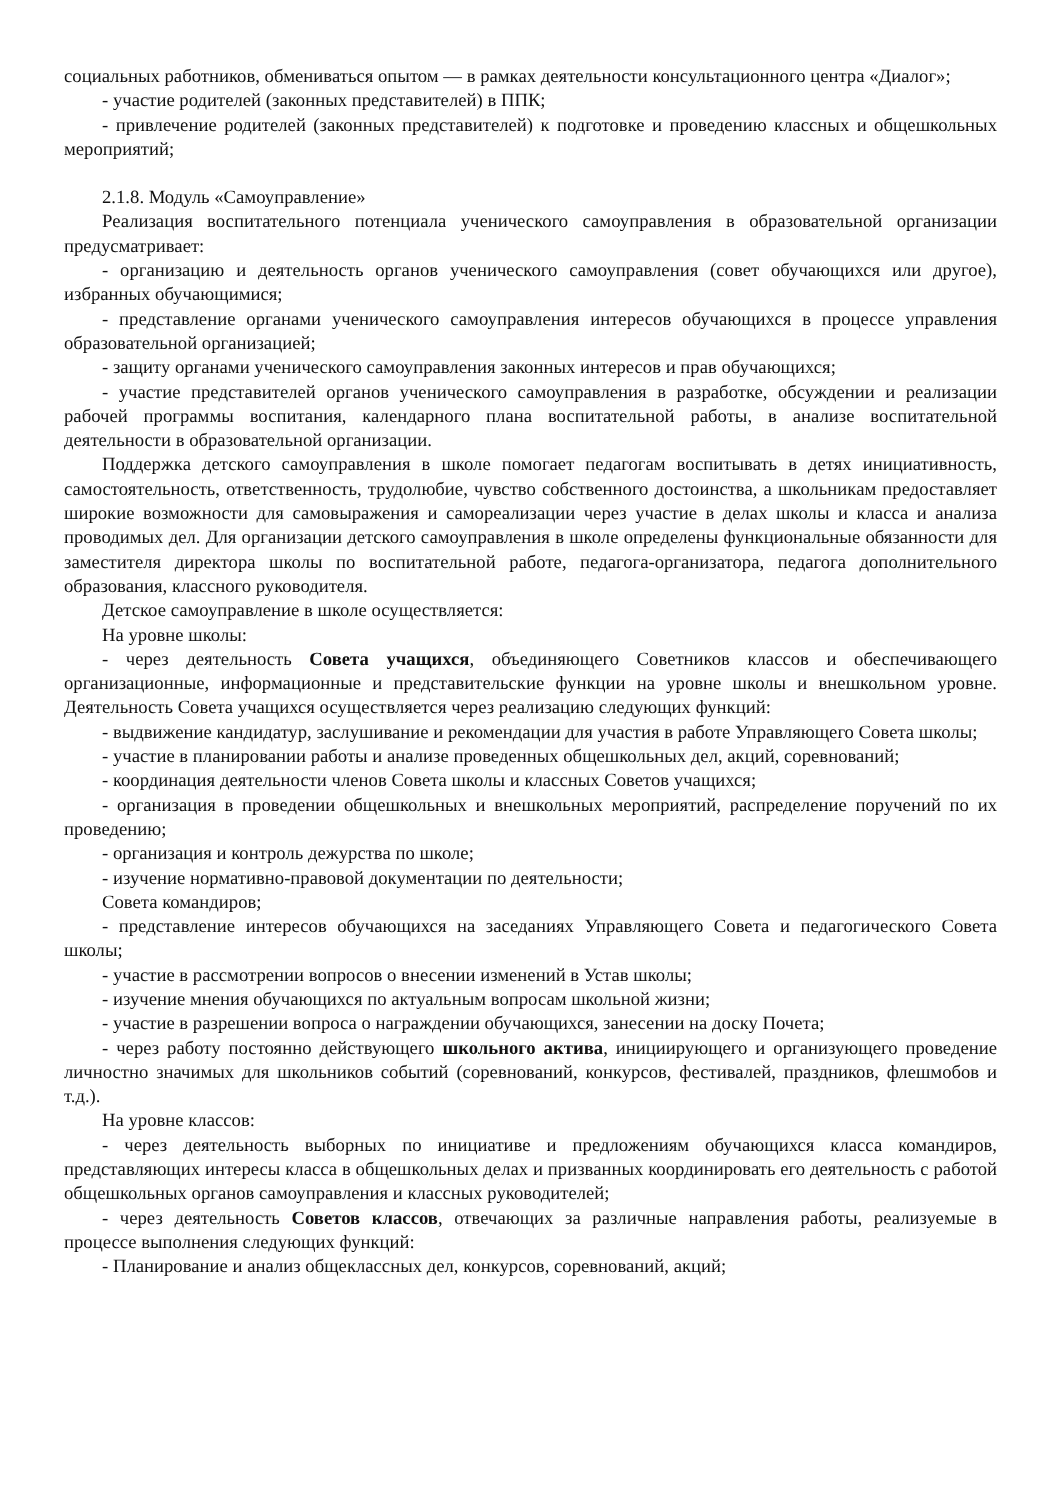социальных работников, обмениваться опытом — в рамках деятельности консультационного центра «Диалог»;
- участие родителей (законных представителей) в ППК;
- привлечение родителей (законных представителей) к подготовке и проведению классных и общешкольных мероприятий;
2.1.8. Модуль «Самоуправление»
Реализация воспитательного потенциала ученического самоуправления в образовательной организации предусматривает:
- организацию и деятельность органов ученического самоуправления (совет обучающихся или другое), избранных обучающимися;
- представление органами ученического самоуправления интересов обучающихся в процессе управления образовательной организацией;
- защиту органами ученического самоуправления законных интересов и прав обучающихся;
- участие представителей органов ученического самоуправления в разработке, обсуждении и реализации рабочей программы воспитания, календарного плана воспитательной работы, в анализе воспитательной деятельности в образовательной организации.
Поддержка детского самоуправления в школе помогает педагогам воспитывать в детях инициативность, самостоятельность, ответственность, трудолюбие, чувство собственного достоинства, а школьникам предоставляет широкие возможности для самовыражения и самореализации через участие в делах школы и класса и анализа проводимых дел. Для организации детского самоуправления в школе определены функциональные обязанности для заместителя директора школы по воспитательной работе, педагога-организатора, педагога дополнительного образования, классного руководителя.
Детское самоуправление в школе осуществляется:
На уровне школы:
- через деятельность Совета учащихся, объединяющего Советников классов и обеспечивающего организационные, информационные и представительские функции на уровне школы и внешкольном уровне. Деятельность Совета учащихся осуществляется через реализацию следующих функций:
- выдвижение кандидатур, заслушивание и рекомендации для участия в работе Управляющего Совета школы;
- участие в планировании работы и анализе проведенных общешкольных дел, акций, соревнований;
- координация деятельности членов Совета школы и классных Советов учащихся;
- организация в проведении общешкольных и внешкольных мероприятий, распределение поручений по их проведению;
- организация и контроль дежурства по школе;
- изучение нормативно-правовой документации по деятельности;
Совета командиров;
- представление интересов обучающихся на заседаниях Управляющего Совета и педагогического Совета школы;
- участие в рассмотрении вопросов о внесении изменений в Устав школы;
- изучение мнения обучающихся по актуальным вопросам школьной жизни;
- участие в разрешении вопроса о награждении обучающихся, занесении на доску Почета;
- через работу постоянно действующего школьного актива, инициирующего и организующего проведение личностно значимых для школьников событий (соревнований, конкурсов, фестивалей, праздников, флешмобов и т.д.).
На уровне классов:
- через деятельность выборных по инициативе и предложениям обучающихся класса командиров, представляющих интересы класса в общешкольных делах и призванных координировать его деятельность с работой общешкольных органов самоуправления и классных руководителей;
- через деятельность Советов классов, отвечающих за различные направления работы, реализуемые в процессе выполнения следующих функций:
- Планирование и анализ общеклассных дел, конкурсов, соревнований, акций;